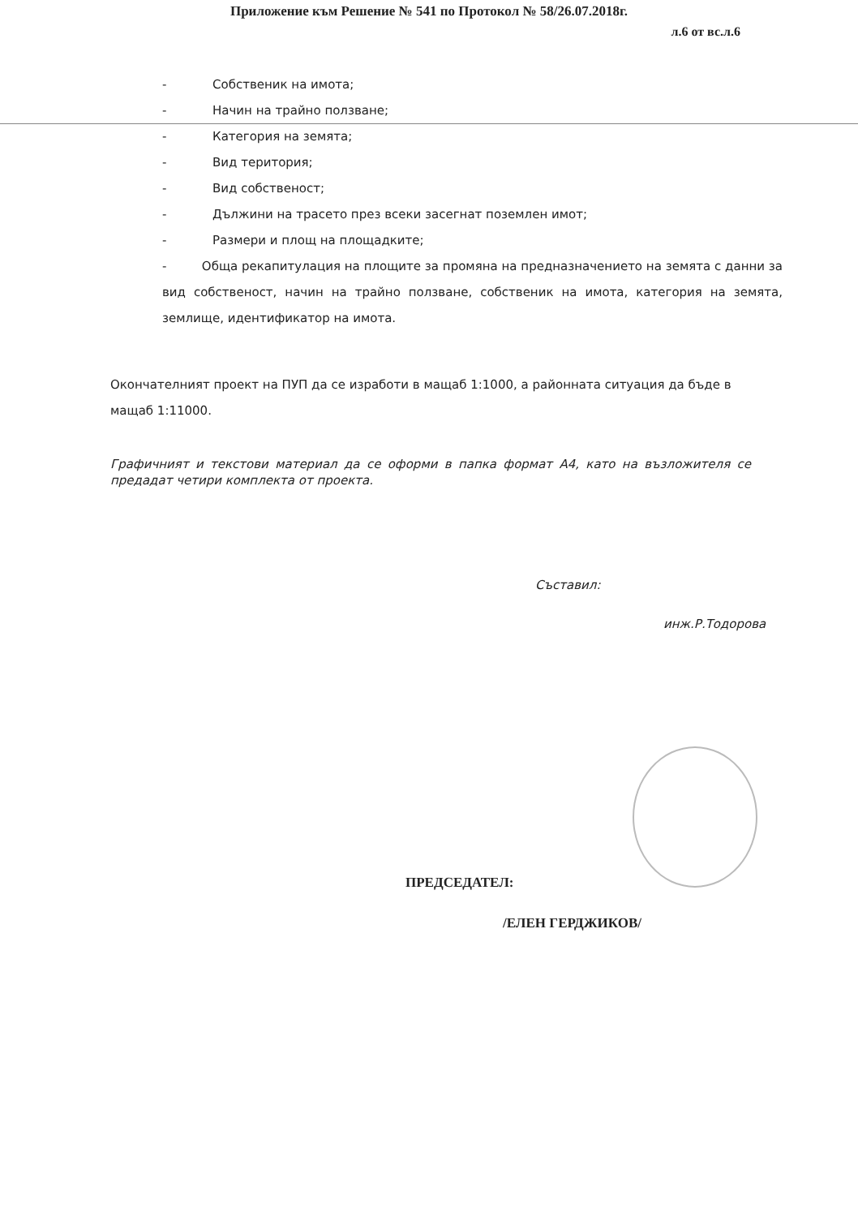Приложение към Решение № 541 по Протокол № 58/26.07.2018г.
л.6 от вс.л.6
- Собственик на имота;
- Начин на трайно ползване;
- Категория на земята;
- Вид територия;
- Вид собственост;
- Дължини на трасето през всеки засегнат поземлен имот;
- Размери и площ на площадките;
- Обща рекапитулация на площите за промяна на предназначението на земята с данни за вид собственост, начин на трайно ползване, собственик на имота, категория на земята, землище, идентификатор на имота.
Окончателният проект на ПУП да се изработи в мащаб 1:1000, а районната ситуация да бъде в мащаб 1:11000.
Графичният и текстови материал да се оформи в папка формат А4, като на възложителя се предадат четири комплекта от проекта.
Съставил:
инж.Р.Тодорова
ПРЕДСЕДАТЕЛ:
/ЕЛЕН ГЕРДЖИКОВ/